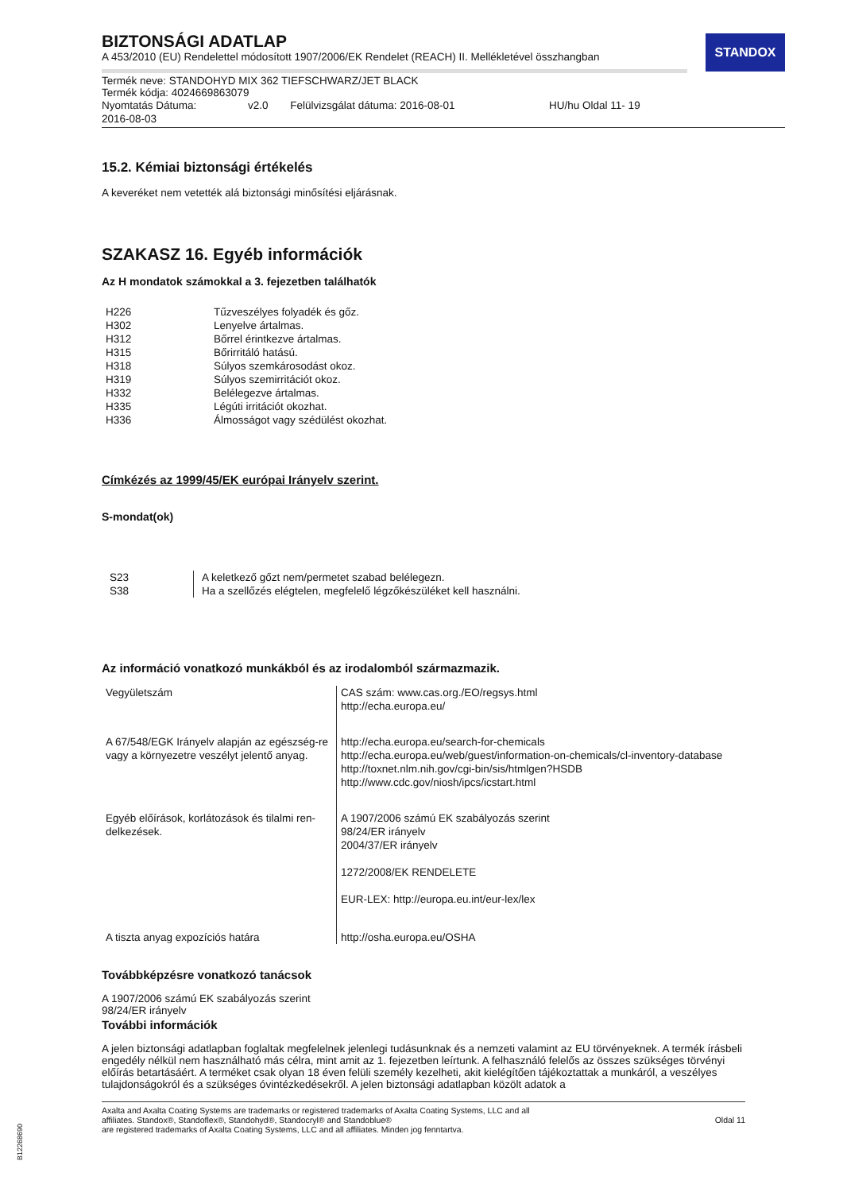STANDOX
BIZTONSÁGI ADATLAP
A 453/2010 (EU) Rendelettel módosított 1907/2006/EK Rendelet (REACH) II. Mellékletével összhangban
Termék neve: STANDOHYD MIX 362 TIEFSCHWARZ/JET BLACK
Termék kódja: 4024669863079
| Nyomtatás Dátuma: 2016-08-03 | v2.0 | Felülvizsgálat dátuma: 2016-08-01 | HU/hu Oldal 11- 19 |
15.2. Kémiai biztonsági értékelés
A keveréket nem vetették alá biztonsági minősítési eljárásnak.
SZAKASZ 16. Egyéb információk
Az H mondatok számokkal a 3. fejezetben találhatók
| H226 | Tűzveszélyes folyadék és gőz. |
| H302 | Lenyelve ártalmas. |
| H312 | Bőrrel érintkezve ártalmas. |
| H315 | Bőrirritáló hatású. |
| H318 | Súlyos szemkárosodást okoz. |
| H319 | Súlyos szemirritációt okoz. |
| H332 | Belélegezve ártalmas. |
| H335 | Légúti irritációt okozhat. |
| H336 | Álmosságot vagy szédülést okozhat. |
Címkézés az 1999/45/EK európai Irányelv szerint.
S-mondat(ok)
| S23 S38 | A keletkező gőzt nem/permetet szabad belélegezn. Ha a szellőzés elégtelen, megfelelő légzőkészüléket kell használni. |
Az információ vonatkozó munkákból és az irodalomból származmazik.
| Vegyületszám | CAS szám: www.cas.org./EO/regsys.html http://echa.europa.eu/ |
| A 67/548/EGK Irányelv alapján az egészség-re vagy a környezetre veszélyt jelentő anyag. | http://echa.europa.eu/search-for-chemicals http://echa.europa.eu/web/guest/information-on-chemicals/cl-inventory-database http://toxnet.nlm.nih.gov/cgi-bin/sis/htmlgen?HSDB http://www.cdc.gov/niosh/ipcs/icstart.html |
| Egyéb előírások, korlátozások és tilalmi ren-delkezések. | A 1907/2006 számú EK szabályozás szerint 98/24/ER irányelv 2004/37/ER irányelv 1272/2008/EK RENDELETE EUR-LEX: http://europa.eu.int/eur-lex/lex |
| A tiszta anyag expozíciós határa | http://osha.europa.eu/OSHA |
Továbbképzésre vonatkozó tanácsok
A 1907/2006 számú EK szabályozás szerint
98/24/ER irányelv
További információk
A jelen biztonsági adatlapban foglaltak megfelelnek jelenlegi tudásunknak és a nemzeti valamint az EU törvényeknek. A termék írásbeli engedély nélkül nem használható más célra, mint amit az 1. fejezetben leírtunk. A felhasználó felelős az összes szükséges törvényi előírás betartásáért. A terméket csak olyan 18 éven felüli személy kezelheti, akit kielégítően tájékoztattak a munkáról, a veszélyes tulajdonságokról és a szükséges óvintézkedésekről. A jelen biztonsági adatlapban közölt adatok a
Axalta and Axalta Coating Systems are trademarks or registered trademarks of Axalta Coating Systems, LLC and all
affiliates. Standox®, Standoflex®, Standohyd®, Standocryl® and Standoblue®
are registered trademarks of Axalta Coating Systems, LLC and all affiliates. Minden jog fenntartva.
Oldal 11
B12268690